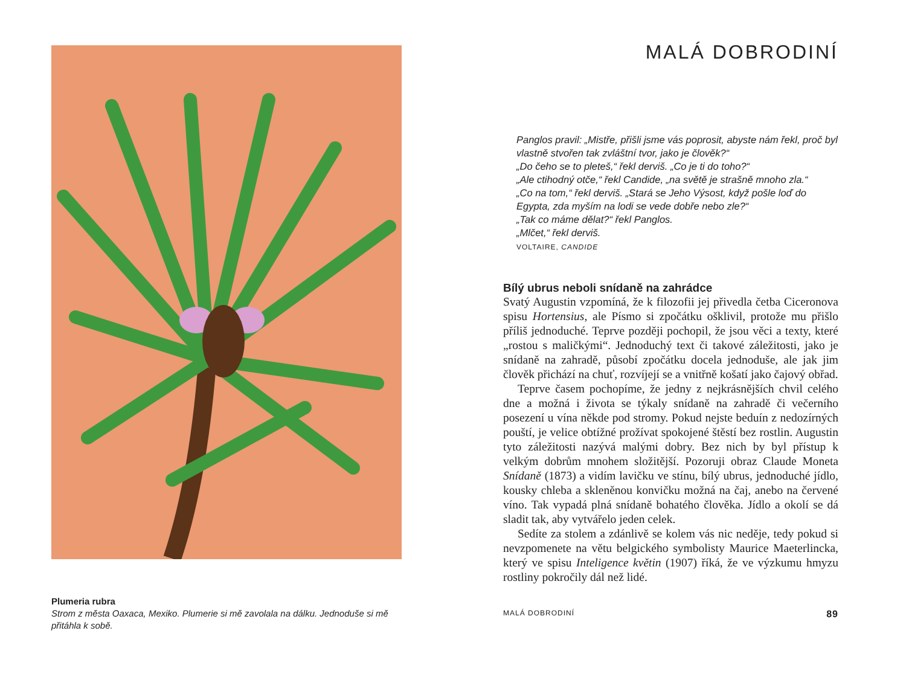Plumeria rubra
Strom z města Oaxaca, Mexiko. Plumerie si mě zavolala na dálku. Jednoduše si mě přitáhla k sobě.
MALÁ DOBRODINÍ
Panglos pravil: „Mistře, přišli jsme vás poprosit, abyste nám řekl, proč byl vlastně stvořen tak zvláštní tvor, jako je člověk?“
„Do čeho se to pleteš,“ řekl derviš. „Co je ti do toho?“
„Ale ctihodný otče,“ řekl Candide, „na světě je strašně mnoho zla.“
„Co na tom,“ řekl derviš. „Stará se Jeho Výsost, když pošle loď do Egypta, zda myším na lodi se vede dobře nebo zle?“
„Tak co máme dělat?“ řekl Panglos.
„Mlčet,“ řekl derviš.
VOLTAIRE, CANDIDE
Bílý ubrus neboli snídaně na zahrádce
Svatý Augustin vzpomíná, že k filozofii jej přivedla četba Ciceronova spisu Hortensius, ale Písmo si zpočátku ošklivil, protože mu přišlo příliš jednoduché. Teprve později pochopil, že jsou věci a texty, které „rostou s maličkými“. Jednoduchý text či takové záležitosti, jako je snídaně na zahradě, působí zpočátku docela jednoduše, ale jak jim člověk přichází na chuť, rozvíjejí se a vnitřně košatí jako čajový obřad.
Teprve časem pochopíme, že jedny z nejkrásnějších chvil celého dne a možná i života se týkaly snídaně na zahradě či večerního posezení u vína někde pod stromy. Pokud nejste beduín z nedozírných pouští, je velice obtížné prožívat spokojené štěstí bez rostlin. Augustin tyto záležitosti nazývá malými dobry. Bez nich by byl přístup k velkým dobrům mnohem složitější. Pozoruji obraz Claude Moneta Snídaně (1873) a vidím lavičku ve stínu, bílý ubrus, jednoduché jídlo, kousky chleba a skleněnou konvičku možná na čaj, anebo na červené víno. Tak vypadá plná snídaně bohatého člověka. Jídlo a okolí se dá sladit tak, aby vytvářelo jeden celek.
Sedíte za stolem a zdánlivě se kolem vás nic neděje, tedy pokud si nevzpomenete na větu belgického symbolisty Maurice Maeterlincka, který ve spisu Inteligence květin (1907) říká, že ve výzkumu hmyzu rostliny pokročily dál než lidé.
MALÁ DOBRODINÍ 89